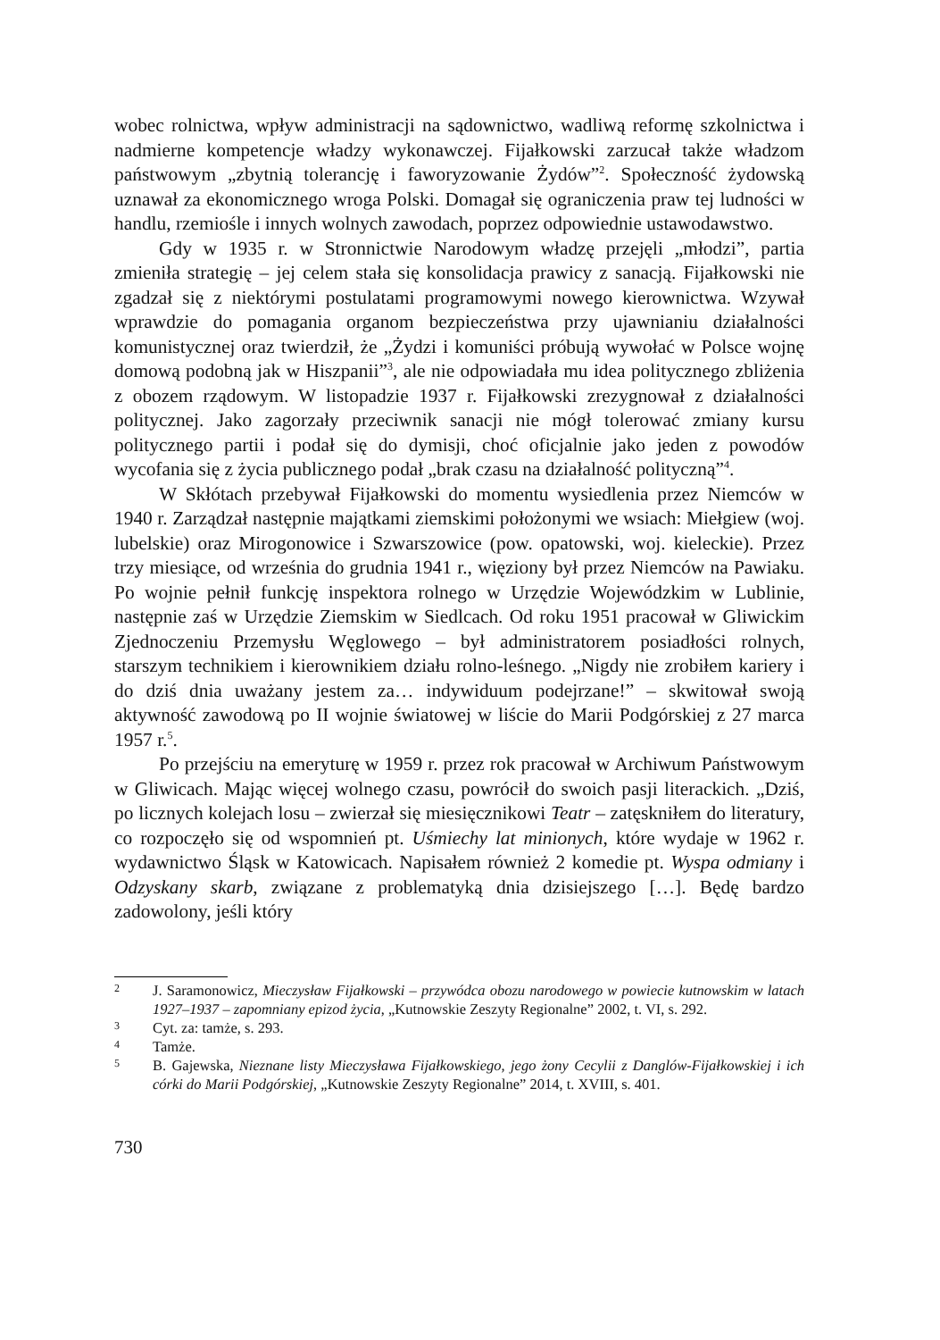wobec rolnictwa, wpływ administracji na sądownictwo, wadliwą reformę szkolnictwa i nadmierne kompetencje władzy wykonawczej. Fijałkowski zarzucał także władzom państwowym „zbytnią tolerancję i faworyzowanie Żydów”<sup>2</sup>. Społeczność żydowską uznawał za ekonomicznego wroga Polski. Domagał się ograniczenia praw tej ludności w handlu, rzemiośle i innych wolnych zawodach, poprzez odpowiednie ustawodawstwo.
Gdy w 1935 r. w Stronnictwie Narodowym władzę przejęli „młodzi”, partia zmieniła strategię – jej celem stała się konsolidacja prawicy z sanacją. Fijałkowski nie zgadzał się z niektórymi postulatami programowymi nowego kierownictwa. Wzywał wprawdzie do pomagania organom bezpieczeństwa przy ujawnianiu działalności komunistycznej oraz twierdził, że „Żydzi i komuniści próbują wywołać w Polsce wojnę domową podobną jak w Hiszpanii”<sup>3</sup>, ale nie odpowiadała mu idea politycznego zbliżenia z obozem rządowym. W listopadzie 1937 r. Fijałkowski zrezygnował z działalności politycznej. Jako zagorzały przeciwnik sanacji nie mógł tolerować zmiany kursu politycznego partii i podał się do dymisji, choć oficjalnie jako jeden z powodów wycofania się z życia publicznego podał „brak czasu na działalność polityczną”<sup>4</sup>.
W Skłótach przebywał Fijałkowski do momentu wysiedlenia przez Niemców w 1940 r. Zarządzał następnie majątkami ziemskimi położonymi we wsiach: Miełgiew (woj. lubelskie) oraz Mirogonowice i Szwarszowice (pow. opatowski, woj. kieleckie). Przez trzy miesiące, od września do grudnia 1941 r., więziony był przez Niemców na Pawiaku. Po wojnie pełnił funkcję inspektora rolnego w Urzędzie Wojewódzkim w Lublinie, następnie zaś w Urzędzie Ziemskim w Siedlcach. Od roku 1951 pracował w Gliwickim Zjednoczeniu Przemysłu Węglowego – był administratorem posiadłości rolnych, starszym technikiem i kierownikiem działu rolno-leśnego. „Nigdy nie zrobiłem kariery i do dziś dnia uważany jestem za… indywiduum podejrzane!” – skwitował swoją aktywność zawodową po II wojnie światowej w liście do Marii Podgórskiej z 27 marca 1957 r.<sup>5</sup>.
Po przejściu na emeryturę w 1959 r. przez rok pracował w Archiwum Państwowym w Gliwicach. Mając więcej wolnego czasu, powrócił do swoich pasji literackich. „Dziś, po licznych kolejach losu – zwierzał się miesięcznikowi Teatr – zatęskniłem do literatury, co rozpoczęło się od wspomnień pt. Uśmiechy lat minionych, które wydaje w 1962 r. wydawnictwo Śląsk w Katowicach. Napisałem również 2 komedie pt. Wyspa odmiany i Odzyskany skarb, związane z problematyką dnia dzisiejszego […]. Będę bardzo zadowolony, jeśli który
2
J. Saramonowicz, Mieczysław Fijałkowski – przywódca obozu narodowego w powiecie kutnowskim w latach 1927–1937 – zapomniany epizod życia, „Kutnowskie Zeszyty Regionalne” 2002, t. VI, s. 292.
3
Cyt. za: tamże, s. 293.
4
Tamże.
5
B. Gajewska, Nieznane listy Mieczysława Fijałkowskiego, jego żony Cecylii z Danglów-Fijałkowskiej i ich córki do Marii Podgórskiej, „Kutnowskie Zeszyty Regionalne” 2014, t. XVIII, s. 401.
730